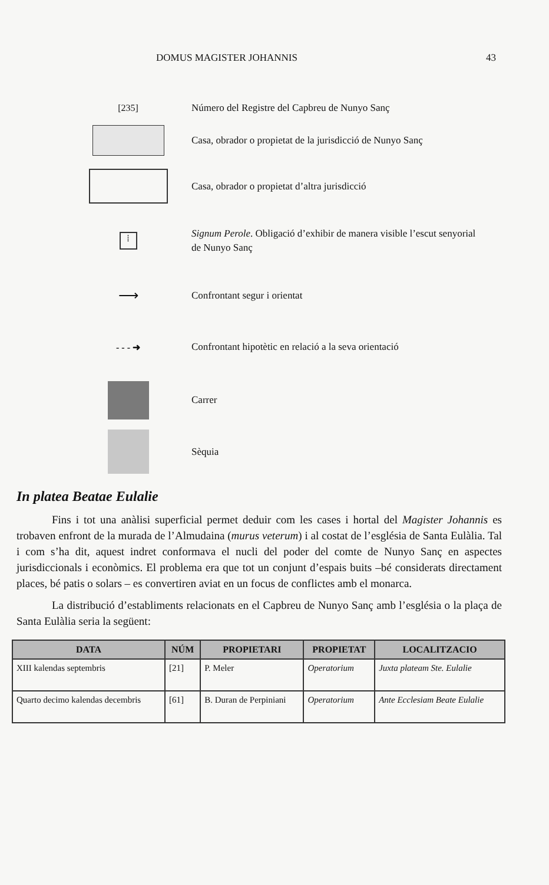DOMUS MAGISTER JOHANNIS 43
[235]
Número del Registre del Capbreu de Nunyo Sanç
Casa, obrador o propietat de la jurisdicció de Nunyo Sanç
Casa, obrador o propietat d’altra jurisdicció
⁞
Signum Perole. Obligació d’exhibir de manera visible l’escut senyorial de Nunyo Sanç
⟶
Confrontant segur i orientat
- - - ➜
Confrontant hipotètic en relació a la seva orientació
Carrer
Sèquia
In platea Beatae Eulalie
Fins i tot una anàlisi superficial permet deduir com les cases i hortal del Magister Johannis es trobaven enfront de la murada de l’Almudaina (murus veterum) i al costat de l’església de Santa Eulàlia. Tal i com s’ha dit, aquest indret conformava el nucli del poder del comte de Nunyo Sanç en aspectes jurisdiccionals i econòmics. El problema era que tot un conjunt d’espais buits –bé considerats directament places, bé patis o solars – es convertiren aviat en un focus de conflictes amb el monarca.
La distribució d’establiments relacionats en el Capbreu de Nunyo Sanç amb l’església o la plaça de Santa Eulàlia seria la següent:
| DATA | NÚM | PROPIETARI | PROPIETAT | LOCALITZACIO |
| --- | --- | --- | --- | --- |
| XIII kalendas septembris | [21] | P. Meler | Operatorium | Juxta plateam Ste. Eulalie |
| Quarto decimo kalendas decembris | [61] | B. Duran de Perpiniani | Operatorium | Ante Ecclesiam Beate Eulalie |